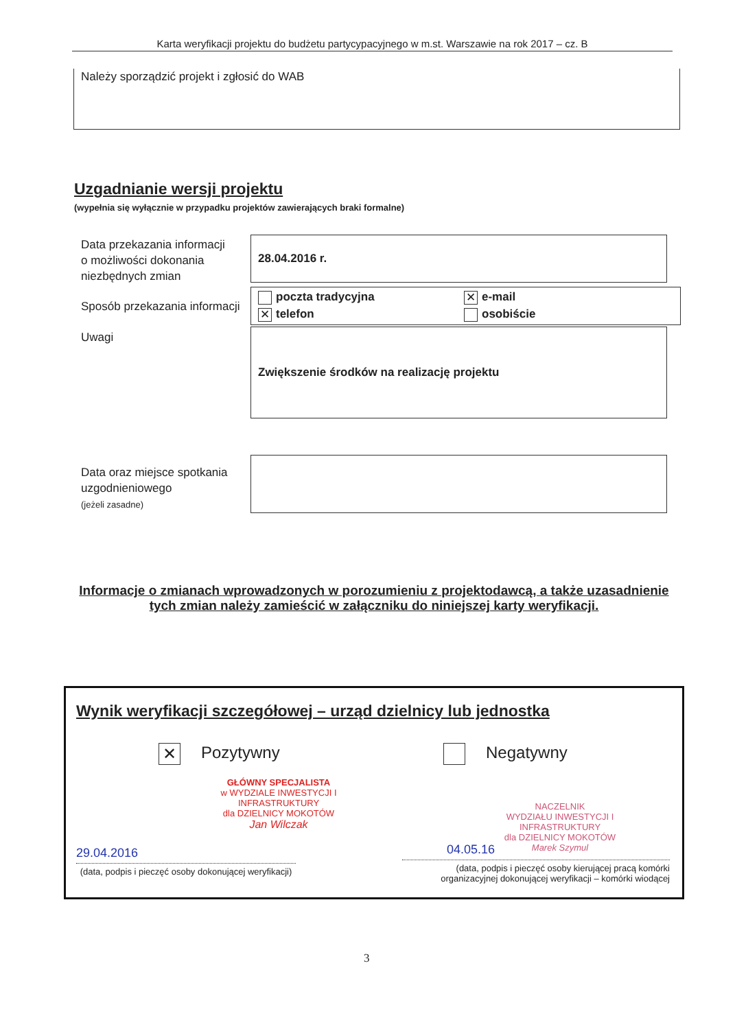Karta weryfikacji projektu do budżetu partycypacyjnego w m.st. Warszawie na rok 2017 – cz. B
Należy sporządzić projekt i zgłosić do WAB
Uzgadnianie wersji projektu
(wypełnia się wyłącznie w przypadku projektów zawierających braki formalne)
Data przekazania informacji
o możliwości dokonania
niezbędnych zmian
28.04.2016 r.
Sposób przekazania informacji
poczta tradycyjna
✕ e-mail
✕ telefon
osobiście
Uwagi Zwiększenie środków na realizację projektu
Data oraz miejsce spotkania
uzgodnieniowego
(jeżeli zasadne)
Informacje o zmianach wprowadzonych w porozumieniu z projektodawcą, a także uzasadnienie tych zmian należy zamieścić w załączniku do niniejszej karty weryfikacji.
Wynik weryfikacji szczegółowej – urząd dzielnicy lub jednostka
✕ Pozytywny Negatywny
GŁÓWNY SPECJALISTA
w WYDZIALE INWESTYCJI I INFRASTRUKTURY
dla DZIELNICY MOKOTÓW
Jan Wilczak
NACZELNIK
WYDZIAŁU INWESTYCJI I INFRASTRUKTURY
dla DZIELNICY MOKOTÓW
Marek Szymul
29.04.2016 04.05.16
(data, podpis i pieczęć osoby dokonującej weryfikacji)
(data, podpis i pieczęć osoby kierującej pracą komórki organizacyjnej dokonującej weryfikacji – komórki wiodącej
3